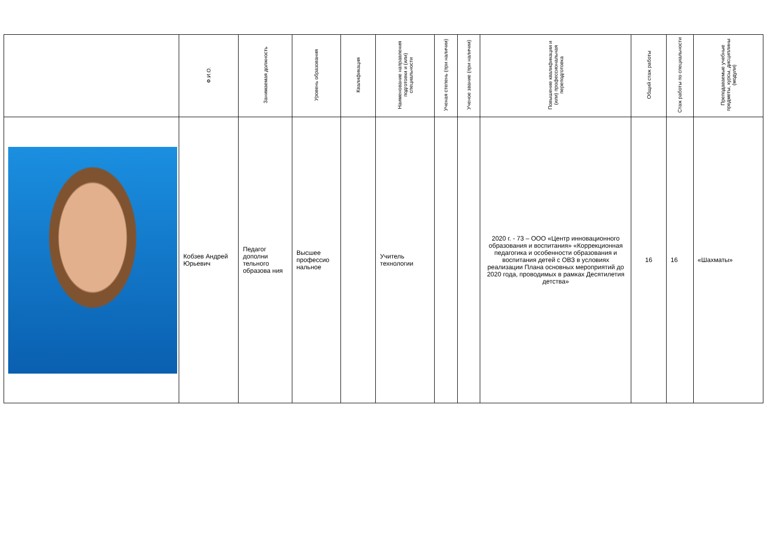| | Ф.И.О. | Занимаемая должность | Уровень образования | Квалификация | Наименование направления подготовки и (или) специальности | Ученая степень (при наличии) | Ученое звание (при наличии) | Повышение квалификации и (или) профессиональная переподготовка | Общий стаж работы | Стаж работы по специальности | Преподаваемые учебные предметы, курсы, дисциплины (модули) |
| --- | --- | --- | --- | --- | --- | --- | --- | --- | --- | --- | --- |
| | Кобзев Андрей Юрьевич | Педагог дополни тельного образова ния | Высшее профессио нальное | | Учитель технологии | | | 2020 г. - 73 – ООО «Центр инновационного образования и воспитания» «Коррекционная педагогика и особенности образования и воспитания детей с ОВЗ в условиях реализации Плана основных мероприятий до 2020 года, проводимых в рамках Десятилетия детства» | 16 | 16 | «Шахматы» |